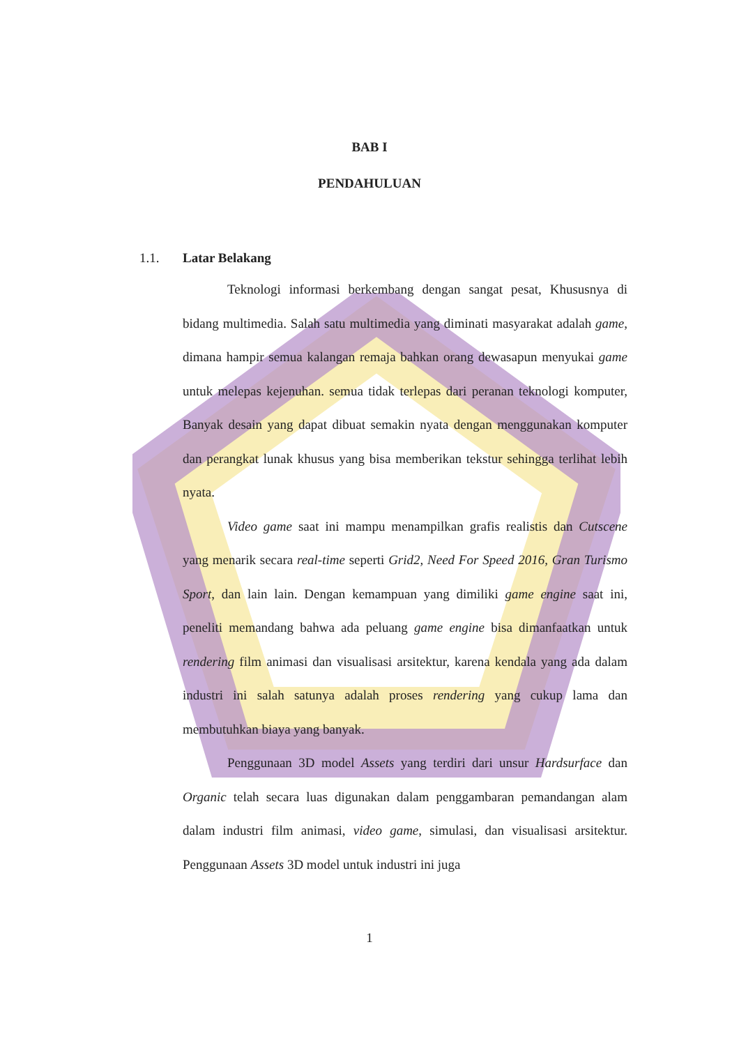BAB I
PENDAHULUAN
1.1. Latar Belakang
Teknologi informasi berkembang dengan sangat pesat, Khususnya di bidang multimedia. Salah satu multimedia yang diminati masyarakat adalah game, dimana hampir semua kalangan remaja bahkan orang dewasapun menyukai game untuk melepas kejenuhan. semua tidak terlepas dari peranan teknologi komputer, Banyak desain yang dapat dibuat semakin nyata dengan menggunakan komputer dan perangkat lunak khusus yang bisa memberikan tekstur sehingga terlihat lebih nyata.
Video game saat ini mampu menampilkan grafis realistis dan Cutscene yang menarik secara real-time seperti Grid2, Need For Speed 2016, Gran Turismo Sport, dan lain lain. Dengan kemampuan yang dimiliki game engine saat ini, peneliti memandang bahwa ada peluang game engine bisa dimanfaatkan untuk rendering film animasi dan visualisasi arsitektur, karena kendala yang ada dalam industri ini salah satunya adalah proses rendering yang cukup lama dan membutuhkan biaya yang banyak.
Penggunaan 3D model Assets yang terdiri dari unsur Hardsurface dan Organic telah secara luas digunakan dalam penggambaran pemandangan alam dalam industri film animasi, video game, simulasi, dan visualisasi arsitektur. Penggunaan Assets 3D model untuk industri ini juga
1